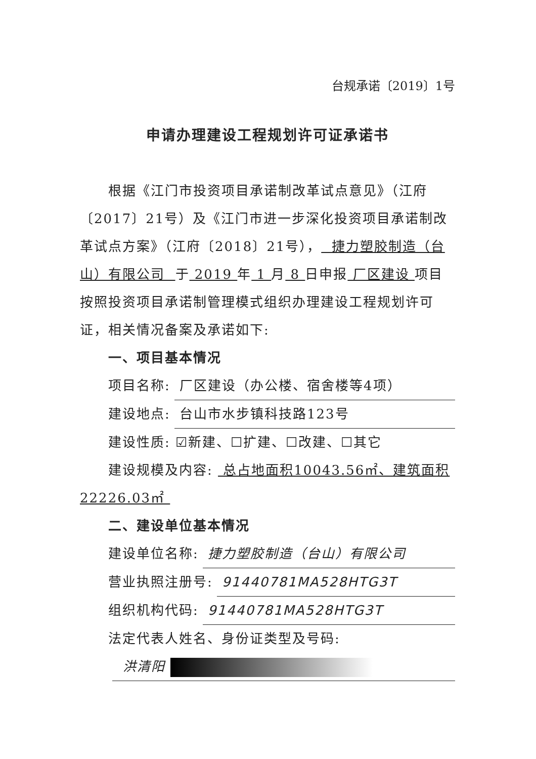台规承诺〔2019〕1号
申请办理建设工程规划许可证承诺书
根据《江门市投资项目承诺制改革试点意见》（江府〔2017〕21号）及《江门市进一步深化投资项目承诺制改革试点方案》（江府〔2018〕21号）， 捷力塑胶制造（台山）有限公司 于 2019 年 1 月 8 日申报 厂区建设 项目按照投资项目承诺制管理模式组织办理建设工程规划许可证，相关情况备案及承诺如下:
一、项目基本情况
项目名称: 厂区建设（办公楼、宿舍楼等4项）
建设地点: 台山市水步镇科技路123号
建设性质: ☑新建、☐扩建、☐改建、☐其它
建设规模及内容: 总占地面积10043.56㎡、建筑面积22226.03㎡
二、建设单位基本情况
建设单位名称: 捷力塑胶制造（台山）有限公司
营业执照注册号: 91440781MA528HTG3T
组织机构代码: 91440781MA528HTG3T
法定代表人姓名、身份证类型及号码:
洪清阳